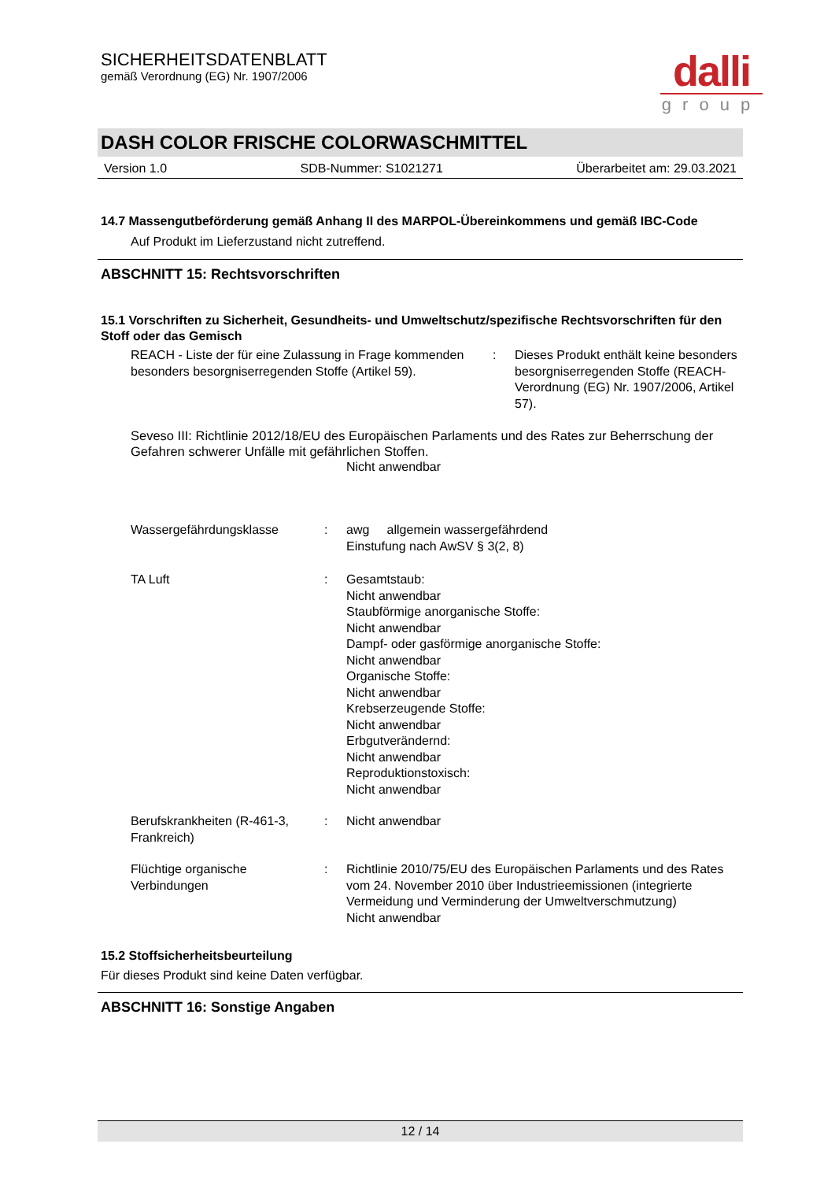SICHERHEITSDATENBLATT
gemäß Verordnung (EG) Nr. 1907/2006
dalli
group
DASH COLOR FRISCHE COLORWASCHMITTEL
Version 1.0 SDB-Nummer: S1021271 Überarbeitet am: 29.03.2021
14.7 Massengutbeförderung gemäß Anhang II des MARPOL-Übereinkommens und gemäß IBC-Code
Auf Produkt im Lieferzustand nicht zutreffend.
ABSCHNITT 15: Rechtsvorschriften
15.1 Vorschriften zu Sicherheit, Gesundheits- und Umweltschutz/spezifische Rechtsvorschriften für den Stoff oder das Gemisch
REACH - Liste der für eine Zulassung in Frage kommenden besonders besorgniserregenden Stoffe (Artikel 59).
: Dieses Produkt enthält keine besonders besorgniserregenden Stoffe (REACH-Verordnung (EG) Nr. 1907/2006, Artikel 57).
Seveso III: Richtlinie 2012/18/EU des Europäischen Parlaments und des Rates zur Beherrschung der Gefahren schwerer Unfälle mit gefährlichen Stoffen.
Nicht anwendbar
Wassergefährdungsklasse : awg allgemein wassergefährdend
Einstufung nach AwSV § 3(2, 8)
TA Luft : Gesamtstaub:
Nicht anwendbar
Staubförmige anorganische Stoffe:
Nicht anwendbar
Dampf- oder gasförmige anorganische Stoffe:
Nicht anwendbar
Organische Stoffe:
Nicht anwendbar
Krebserzeugende Stoffe:
Nicht anwendbar
Erbgutverändernd:
Nicht anwendbar
Reproduktionstoxisch:
Nicht anwendbar
Berufskrankheiten (R-461-3, Frankreich)
: Nicht anwendbar
Flüchtige organische Verbindungen
: Richtlinie 2010/75/EU des Europäischen Parlaments und des Rates vom 24. November 2010 über Industrieemissionen (integrierte Vermeidung und Verminderung der Umweltverschmutzung)
Nicht anwendbar
15.2 Stoffsicherheitsbeurteilung
Für dieses Produkt sind keine Daten verfügbar.
ABSCHNITT 16: Sonstige Angaben
12 / 14